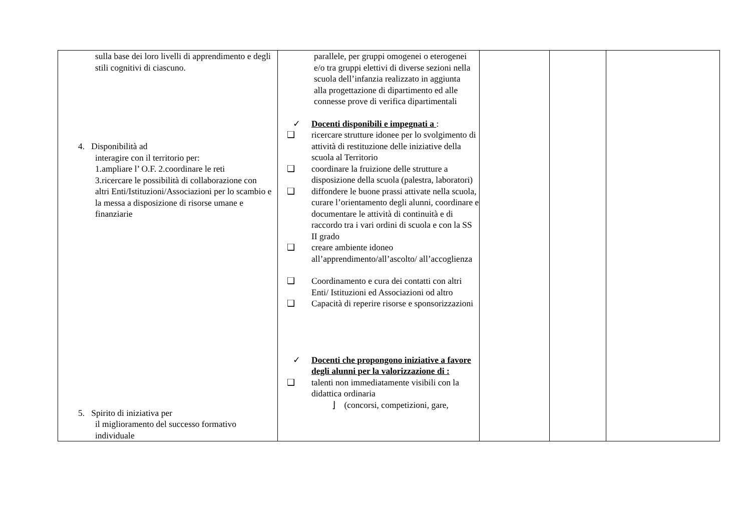| sulla base dei loro livelli di apprendimento e degli stili cognitivi di ciascuno. 4. Disponibilità ad interagire con il territorio per: 1.ampliare l’ O.F. 2.coordinare le reti 3.ricercare le possibilità di collaborazione con altri Enti/Istituzioni/Associazioni per lo scambio e la messa a disposizione di risorse umane e finanziarie 5. Spirito di iniziativa per il miglioramento del successo formativo individuale | parallele, per gruppi omogenei o eterogenei e/o tra gruppi elettivi di diverse sezioni nella scuola dell’infanzia realizzato in aggiunta alla progettazione di dipartimento ed alle connesse prove di verifica dipartimentali ✓ Docenti disponibili e impegnati a : ❑ ricercare strutture idonee per lo svolgimento di attività di restituzione delle iniziative della scuola al Territorio ❑ coordinare la fruizione delle strutture a disposizione della scuola (palestra, laboratori) ❑ diffondere le buone prassi attivate nella scuola, curare l’orientamento degli alunni, coordinare e documentare le attività di continuità e di raccordo tra i vari ordini di scuola e con la SS II grado ❑ creare ambiente idoneo all’apprendimento/all’ascolto/ all’accoglienza ❑ Coordinamento e cura dei contatti con altri Enti/ Istituzioni ed Associazioni od altro ❑ Capacità di reperire risorse e sponsorizzazioni ✓ Docenti che propongono iniziative a favore degli alunni per la valorizzazione di : ❑ talenti non immediatamente visibili con la didattica ordinaria ⌋ (concorsi, competizioni, gare, | | | |